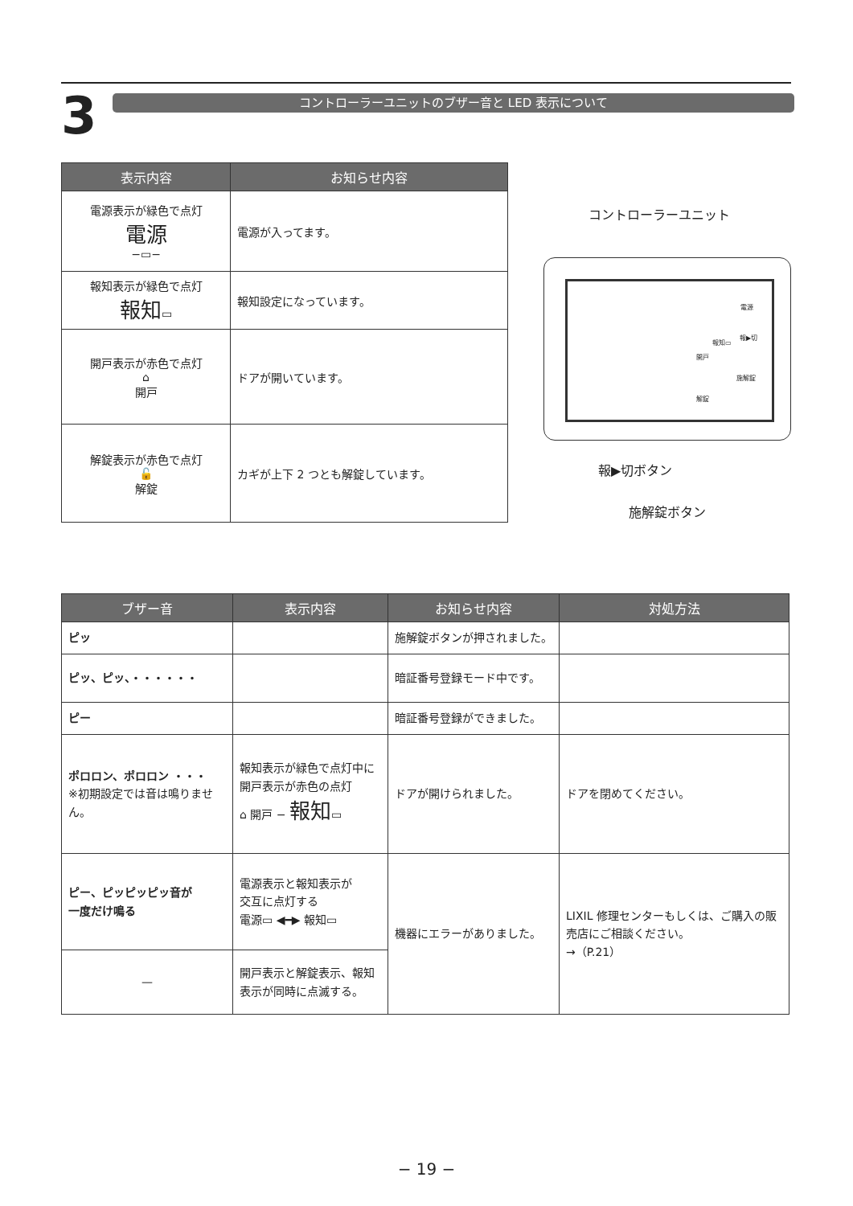3
コントローラーユニットのブザー音と LED 表示について
| 表示内容 | お知らせ内容 |
| --- | --- |
| 電源表示が緑色で点灯 電源 −▭− | 電源が入ってます。 |
| 報知表示が緑色で点灯 報知 ▭ | 報知設定になっています。 |
| 開戸表示が赤色で点灯 ⌂ 開戸 | ドアが開いています。 |
| 解錠表示が赤色で点灯 🔓 解錠 | カギが上下 2 つとも解錠しています。 |
コントローラーユニット
報▶切ボタン
施解錠ボタン
電源
報知▭
報▶切
開戸
施解錠
解錠
| ブザー音 | 表示内容 | お知らせ内容 | 対処方法 |
| --- | --- | --- | --- |
| ピッ | | 施解錠ボタンが押されました。 | |
| ピッ、ピッ、・・・・・・ | | 暗証番号登録モード中です。 | |
| ピー | | 暗証番号登録ができました。 | |
| ポロロン、ポロロン ・・・ ※初期設定では音は鳴りません。 | 報知表示が緑色で点灯中に開戸表示が赤色の点灯 ⌂ 開戸 − 報知 ▭ | ドアが開けられました。 | ドアを閉めてください。 |
| ピー、ピッピッピッ音が 一度だけ鳴る | 電源表示と報知表示が 交互に点灯する 電源▭ ◀━▶ 報知▭ | 機器にエラーがありました。 | LIXIL 修理センターもしくは、ご購入の販売店にご相談ください。 →（P.21） |
| — | 開戸表示と解錠表示、報知表示が同時に点滅する。 | | |
− 19 −